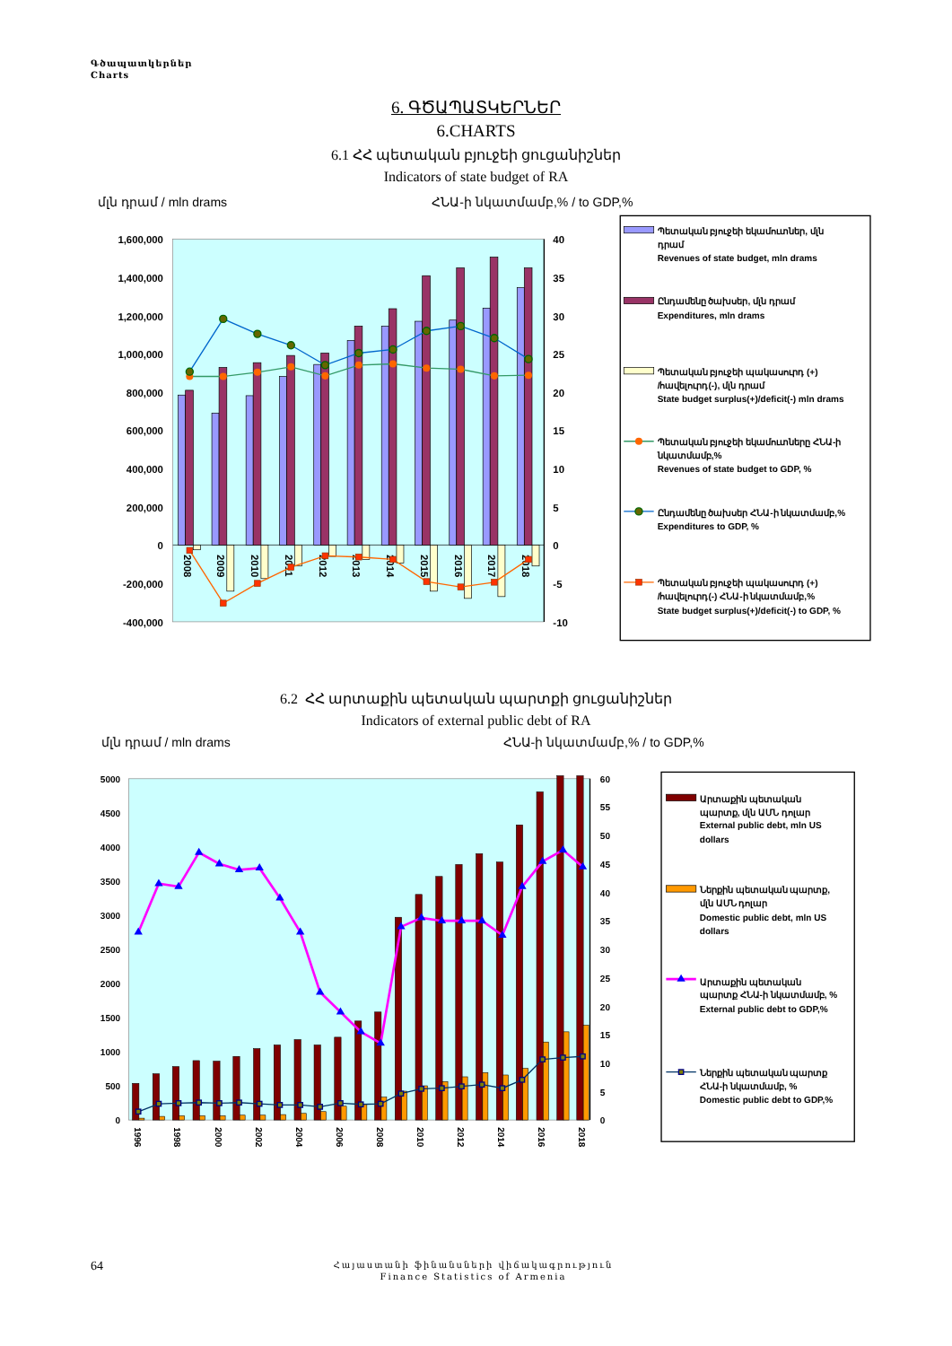Գծապատկերներ
Charts
6. ԳԾԱՊԱՏԿԵՐՆԵՐ
6.CHARTS
6.1 ՀՀ պետական բյուջեի ցուցանիշներ
Indicators of state budget of RA
մլն դրամ / mln drams
ՀՆԱ-ի նկատմամբ,% / to GDP,%
1,600,000
1,400,000
1,200,000
1,000,000
800,000
600,000
400,000
200,000
0
-200,000
-400,000
40
35
30
25
20
15
10
5
0
-5
-10
2008
2009
2010
2011
2012
2013
2014
2015
2016
2017
2018
Պետական բյուջեի եկամուտներ, մլն
դրամ
Revenues of state budget, mln drams
Ընդամենը ծախսեր, մլն դրամ
Expenditures, mln drams
Պետական բյուջեի պակասուրդ (+)
/հավելուրդ(-), մլն դրամ
State budget surplus(+)/deficit(-) mln drams
Պետական բյուջեի եկամուտները ՀՆԱ-ի
նկատմամբ,%
Revenues of state budget to GDP, %
Ընդամենը ծախսեր ՀՆԱ-ի նկատմամբ,%
Expenditures to GDP, %
Պետական բյուջեի պակասուրդ (+)
/հավելուրդ(-) ՀՆԱ-ի նկատմամբ,%
State budget surplus(+)/deficit(-) to GDP, %
6.2 ՀՀ արտաքին պետական պարտքի ցուցանիշներ
Indicators of external public debt of RA
մլն դրամ / mln drams
ՀՆԱ-ի նկատմամբ,% / to GDP,%
5000
4500
4000
3500
3000
2500
2000
1500
1000
500
0
60
55
50
45
40
35
30
25
20
15
10
5
0
1996
1998
2000
2002
2004
2006
2008
2010
2012
2014
2016
2018
Արտաքին պետական
պարտք, մլն ԱՄՆ դոլար
External public debt, mln US
dollars
Ներքին պետական պարտք,
մլն ԱՄՆ դոլար
Domestic public debt, mln US
dollars
Արտաքին պետական
պարտք ՀՆԱ-ի նկատմամբ, %
External public debt to GDP,%
Ներքին պետական պարտք
ՀՆԱ-ի նկատմամբ, %
Domestic public debt to GDP,%
64 Հայաստանի ֆինանսների վիճակագրություն
Finance Statistics of Armenia